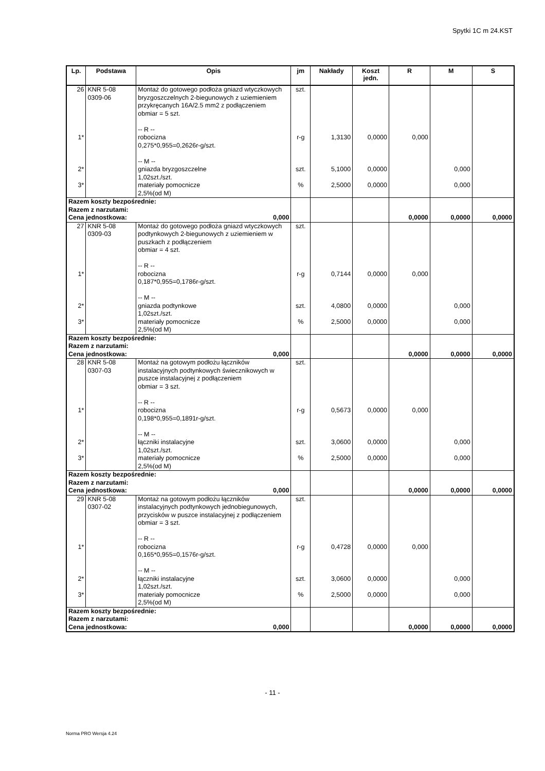Spytki 1C m 24.KST
| Lp. | Podstawa | Opis | jm | Nakłady | Koszt jedn. | R | M | S |
| --- | --- | --- | --- | --- | --- | --- | --- | --- |
| 26 | KNR 5-08 0309-06 | Montaż do gotowego podłoża gniazd wtyczkowych bryzgoszczelnych 2-biegunowych z uziemieniem przykręcanych 16A/2.5 mm2 z podłączeniem obmiar = 5 szt. -- R -- | szt. | | | | | |
| 1* | | robocizna 0,275*0,955=0,2626r-g/szt. -- M -- | r-g | 1,3130 | 0,0000 | 0,000 | | |
| 2* | | gniazda bryzgoszczelne 1,02szt./szt. | szt. | 5,1000 | 0,0000 | | 0,000 | |
| 3* | | materiały pomocnicze 2,5%(od M) | % | 2,5000 | 0,0000 | | 0,000 | |
| Razem koszty bezpośrednie: Razem z narzutami: Cena jednostkowa: 0,000 | | | | | | 0,0000 | 0,0000 | 0,0000 |
| 27 | KNR 5-08 0309-03 | Montaż do gotowego podłoża gniazd wtyczkowych podtynkowych 2-biegunowych z uziemieniem w puszkach z podłączeniem obmiar = 4 szt. -- R -- | szt. | | | | | |
| 1* | | robocizna 0,187*0,955=0,1786r-g/szt. -- M -- | r-g | 0,7144 | 0,0000 | 0,000 | | |
| 2* | | gniazda podtynkowe 1,02szt./szt. | szt. | 4,0800 | 0,0000 | | 0,000 | |
| 3* | | materiały pomocnicze 2,5%(od M) | % | 2,5000 | 0,0000 | | 0,000 | |
| Razem koszty bezpośrednie: Razem z narzutami: Cena jednostkowa: 0,000 | | | | | | 0,0000 | 0,0000 | 0,0000 |
| 28 | KNR 5-08 0307-03 | Montaż na gotowym podłożu łączników instalacyjnych podtynkowych świecznikowych w puszce instalacyjnej z podłączeniem obmiar = 3 szt. -- R -- | szt. | | | | | |
| 1* | | robocizna 0,198*0,955=0,1891r-g/szt. -- M -- | r-g | 0,5673 | 0,0000 | 0,000 | | |
| 2* | | łączniki instalacyjne 1,02szt./szt. | szt. | 3,0600 | 0,0000 | | 0,000 | |
| 3* | | materiały pomocnicze 2,5%(od M) | % | 2,5000 | 0,0000 | | 0,000 | |
| Razem koszty bezpośrednie: Razem z narzutami: Cena jednostkowa: 0,000 | | | | | | 0,0000 | 0,0000 | 0,0000 |
| 29 | KNR 5-08 0307-02 | Montaż na gotowym podłożu łączników instalacyjnych podtynkowych jednobiegunowych, przycisków w puszce instalacyjnej z podłączeniem obmiar = 3 szt. -- R -- | szt. | | | | | |
| 1* | | robocizna 0,165*0,955=0,1576r-g/szt. -- M -- | r-g | 0,4728 | 0,0000 | 0,000 | | |
| 2* | | łączniki instalacyjne 1,02szt./szt. | szt. | 3,0600 | 0,0000 | | 0,000 | |
| 3* | | materiały pomocnicze 2,5%(od M) | % | 2,5000 | 0,0000 | | 0,000 | |
| Razem koszty bezpośrednie: Razem z narzutami: Cena jednostkowa: 0,000 | | | | | | 0,0000 | 0,0000 | 0,0000 |
- 11 -
Norma PRO Wersja 4.24